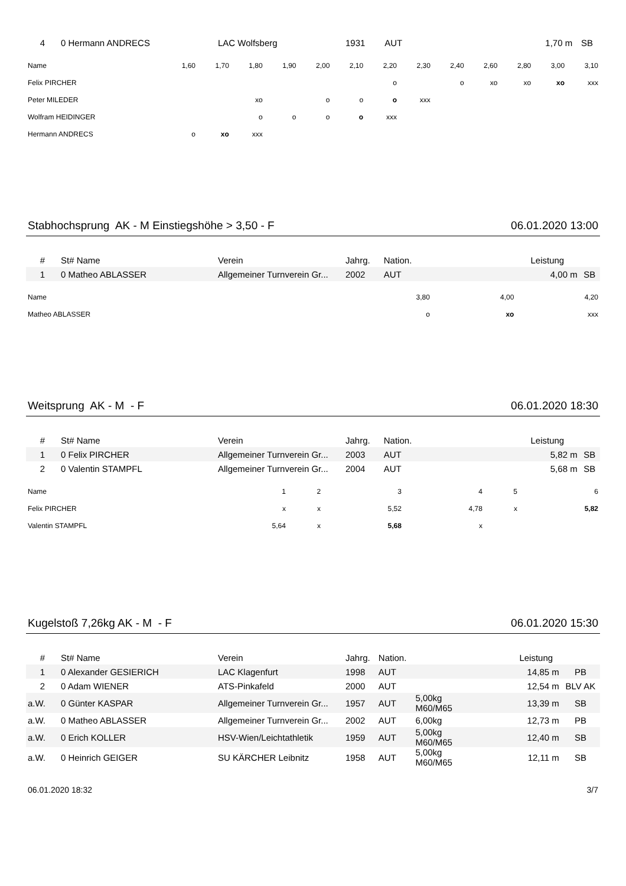| 4 | 0 Hermann ANDRECS | LAC Wolfsberg | 1931 | AUT | | 1,70 m | SB |
| Name | 1,60 | 1,70 | 1,80 | 1,90 | 2,00 | 2,10 | 2,20 | 2,30 | 2,40 | 2,60 | 2,80 | 3,00 | 3,10 |
| Felix PIRCHER | | | | | | | o | | o | xo | xo | xo | xxx |
| Peter MILEDER | | | xo | | o | o | o | xxx | | | | | |
| Wolfram HEIDINGER | | | o | o | o | o | xxx | | | | | | |
| Hermann ANDRECS | o | xo | xxx | | | | | | | | | | |
Stabhochsprung AK - M Einstiegshöhe > 3,50 - F 06.01.2020 13:00
| # | St# Name | Verein | Jahrg. | Nation. | | Leistung | |
| 1 | 0 Matheo ABLASSER | Allgemeiner Turnverein Gr... | 2002 | AUT | | 4,00 m | SB |
| Name | 3,80 | 4,00 | 4,20 |
| Matheo ABLASSER | o | xo | xxx |
Weitsprung AK - M - F 06.01.2020 18:30
| # | St# Name | Verein | Jahrg. | Nation. | | Leistung | |
| 1 | 0 Felix PIRCHER | Allgemeiner Turnverein Gr... | 2003 | AUT | | 5,82 m | SB |
| 2 | 0 Valentin STAMPFL | Allgemeiner Turnverein Gr... | 2004 | AUT | | 5,68 m | SB |
| Name | 1 | 2 | 3 | 4 | 5 | 6 |
| Felix PIRCHER | x | x | 5,52 | 4,78 | x | 5,82 |
| Valentin STAMPFL | 5,64 | x | 5,68 | x | | |
Kugelstoß 7,26kg AK - M - F 06.01.2020 15:30
| # | St# Name | Verein | Jahrg. | Nation. | | Leistung | |
| 1 | 0 Alexander GESIERICH | LAC Klagenfurt | 1998 | AUT | | 14,85 m | PB |
| 2 | 0 Adam WIENER | ATS-Pinkafeld | 2000 | AUT | | 12,54 m | BLV AK |
| a.W. | 0 Günter KASPAR | Allgemeiner Turnverein Gr... | 1957 | AUT | 5,00kg M60/M65 | 13,39 m | SB |
| a.W. | 0 Matheo ABLASSER | Allgemeiner Turnverein Gr... | 2002 | AUT | 6,00kg | 12,73 m | PB |
| a.W. | 0 Erich KOLLER | HSV-Wien/Leichtathletik | 1959 | AUT | 5,00kg M60/M65 | 12,40 m | SB |
| a.W. | 0 Heinrich GEIGER | SU KÄRCHER Leibnitz | 1958 | AUT | 5,00kg M60/M65 | 12,11 m | SB |
06.01.2020 18:32 3/7